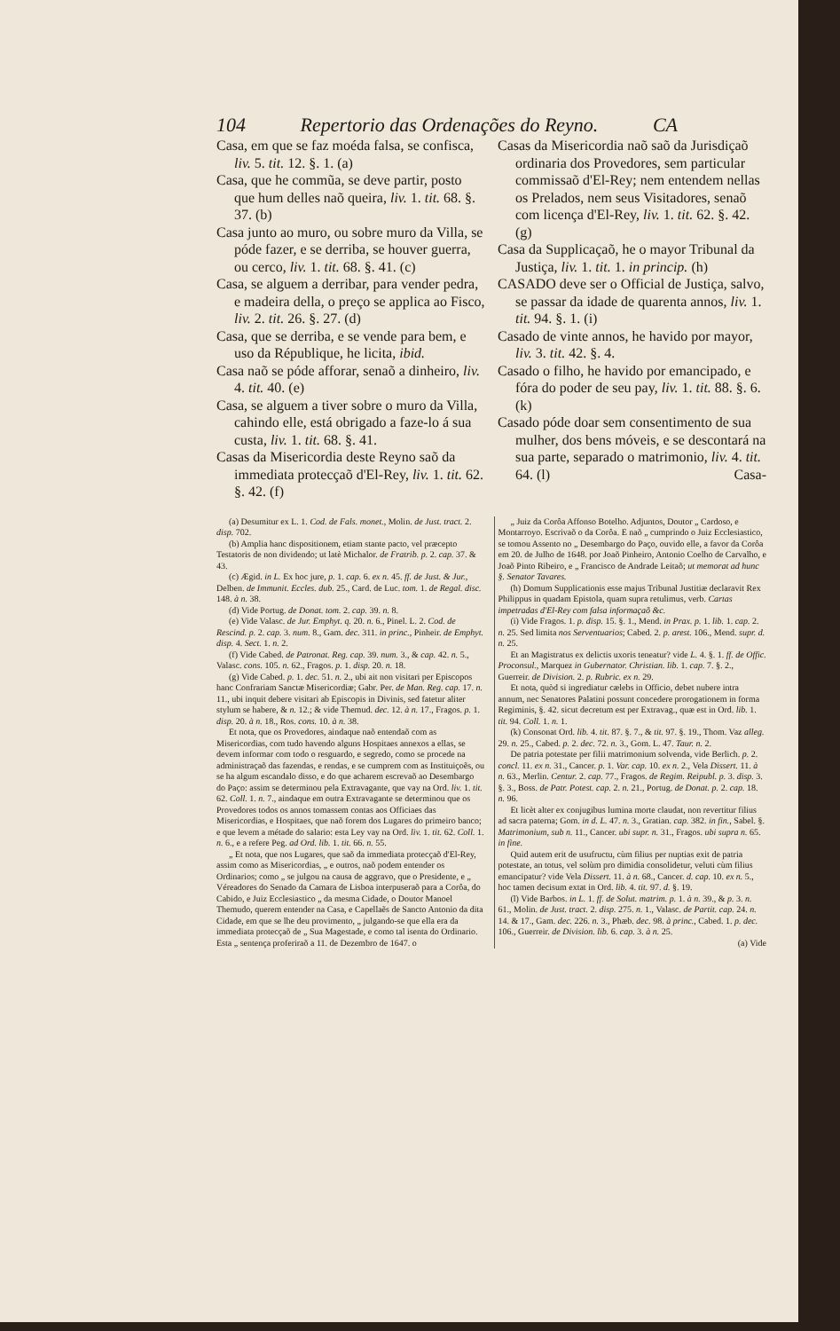104 Repertorio das Ordenações do Reyno. CA
Casa, em que se faz moéda falsa, se confisca, liv. 5. tit. 12. §. 1. (a)
Casa, que he commũa, se deve partir, posto que hum delles naõ queira, liv. 1. tit. 68. §. 37. (b)
Casa junto ao muro, ou sobre muro da Villa, se póde fazer, e se derriba, se houver guerra, ou cerco, liv. 1. tit. 68. §. 41. (c)
Casa, se alguem a derribar, para vender pedra, e madeira della, o preço se applica ao Fisco, liv. 2. tit. 26. §. 27. (d)
Casa, que se derriba, e se vende para bem, e uso da République, he licita, ibid.
Casa naõ se póde afforar, senaõ a dinheiro, liv. 4. tit. 40. (e)
Casa, se alguem a tiver sobre o muro da Villa, cahindo elle, está obrigado a faze-lo á sua custa, liv. 1. tit. 68. §. 41.
Casas da Misericordia deste Reyno saõ da immediata protecçaõ d'El-Rey, liv. 1. tit. 62. §. 42. (f)
Casas da Misericordia naõ saõ da Jurisdiçaõ ordinaria dos Provedores, sem particular commissaõ d'El-Rey; nem entendem nellas os Prelados, nem seus Visitadores, senaõ com licença d'El-Rey, liv. 1. tit. 62. §. 42. (g)
Casa da Supplicaçaõ, he o mayor Tribunal da Justiça, liv. 1. tit. 1. in princip. (h)
CASADO deve ser o Official de Justiça, salvo, se passar da idade de quarenta annos, liv. 1. tit. 94. §. 1. (i)
Casado de vinte annos, he havido por mayor, liv. 3. tit. 42. §. 4.
Casado o filho, he havido por emancipado, e fóra do poder de seu pay, liv. 1. tit. 88. §. 6. (k)
Casado póde doar sem consentimento de sua mulher, dos bens móveis, e se descontará na sua parte, separado o matrimonio, liv. 4. tit. 64. (l) Casa-
(a) Desumitur ex L. 1. Cod. de Fals. monet., Molin. de Just. tract. 2. disp. 702.
(b) Amplia hanc dispositionem, etiam stante pacto, vel præcepto Testatoris de non dividendo; ut latè Michalor. de Fratrib. p. 2. cap. 37. & 43.
(c) Ægid. in L. Ex hoc jure, p. 1. cap. 6. ex n. 45. ff. de Just. & Jur., Delben. de Immunit. Eccles. dub. 25., Card. de Luc. tom. 1. de Regal. disc. 148. à n. 38.
(d) Vide Portug. de Donat. tom. 2. cap. 39. n. 8.
(e) Vide Valasc. de Jur. Emphyt. q. 20. n. 6., Pinel. L. 2. Cod. de Rescind. p. 2. cap. 3. num. 8., Gam. dec. 311. in princ., Pinheir. de Emphyt. disp. 4. Sect. 1. n. 2.
(f) Vide Cabed. de Patronat. Reg. cap. 39. num. 3., & cap. 42. n. 5., Valasc. cons. 105. n. 62., Fragos. p. 1. disp. 20. n. 18.
(g) Vide Cabed. p. 1. dec. 51. n. 2., ubi ait non visitari per Episcopos hanc Confrariam Sanctæ Misericordiæ; Gabr. Per. de Man. Reg. cap. 17. n. 11., ubi inquit debere visitari ab Episcopis in Divinis, sed fatetur aliter stylum se habere, & n. 12.; & vide Themud. dec. 12. à n. 17., Fragos. p. 1. disp. 20. à n. 18., Ros. cons. 10. à n. 38.
Et nota, que os Provedores, aindaque naõ entendaõ com as Misericordias, com tudo havendo alguns Hospitaes annexos a ellas, se devem informar com todo o resguardo, e segredo, como se procede na administraçaõ das fazendas, e rendas, e se cumprem com as Instituiçoẽs, ou se ha algum escandalo disso, e do que acharem escrevaõ ao Desembargo do Paço: assim se determinou pela Extravagante, que vay na Ord. liv. 1. tit. 62. Coll. 1. n. 7., aindaque em outra Extravagante se determinou que os Provedores todos os annos tomassem contas aos Officiaes das Misericordias, e Hospitaes, que naõ forem dos Lugares do primeiro banco; e que levem a métade do salario: esta Ley vay na Ord. liv. 1. tit. 62. Coll. 1. n. 6., e a refere Peg. ad Ord. lib. 1. tit. 66. n. 55.
„ Et nota, que nos Lugares, que saõ da immediata protecçaõ d'El-Rey, assim como as Misericordias, „ e outros, naõ podem entender os Ordinarios; como „ se julgou na causa de aggravo, que o Presidente, e „ Véreadores do Senado da Camara de Lisboa interpuseraõ para a Corôa, do Cabido, e Juiz Ecclesiastico „ da mesma Cidade, o Doutor Manoel Themudo, querem entender na Casa, e Capellaẽs de Sancto Antonio da dita Cidade, em que se lhe deu provimento, „ julgando-se que ella era da immediata protecçaõ de „ Sua Magestade, e como tal isenta do Ordinario. Esta „ sentença proferiraõ a 11. de Dezembro de 1647. o
„ Juiz da Corôa Affonso Botelho. Adjuntos, Doutor „ Cardoso, e Montarroyo. Escrivaõ o da Corôa. E naõ „ cumprindo o Juiz Ecclesiastico, se tomou Assento no „ Desembargo do Paço, ouvido elle, a favor da Corôa em 20. de Julho de 1648. por Joaõ Pinheiro, Antonio Coelho de Carvalho, e Joaõ Pinto Ribeiro, e „ Francisco de Andrade Leitaõ; ut memorat ad hunc §. Senator Tavares.
(h) Domum Supplicationis esse majus Tribunal Justitiæ declaravit Rex Philippus in quadam Epistola, quam supra retulimus, verb. Cartas impetradas d'El-Rey com falsa informaçaõ &c.
(i) Vide Fragos. 1. p. disp. 15. §. 1., Mend. in Prax. p. 1. lib. 1. cap. 2. n. 25. Sed limita nos Serventuarios; Cabed. 2. p. arest. 106., Mend. supr. d. n. 25.
Et an Magistratus ex delictis uxoris teneatur? vide L. 4. §. 1. ff. de Offic. Proconsul., Marquez in Gubernator. Christian. lib. 1. cap. 7. §. 2., Guerreir. de Division. 2. p. Rubric. ex n. 29.
Et nota, quòd si ingrediatur cælebs in Officio, debet nubere intra annum, nec Senatores Palatini possunt concedere prorogationem in forma Regiminis, §. 42. sicut decretum est per Extravag., quæ est in Ord. lib. 1. tit. 94. Coll. 1. n. 1.
(k) Consonat Ord. lib. 4. tit. 87. §. 7., & tit. 97. §. 19., Thom. Vaz alleg. 29. n. 25., Cabed. p. 2. dec. 72. n. 3., Gom. L. 47. Taur. n. 2.
De patria potestate per filii matrimonium solvenda, vide Berlich. p. 2. concl. 11. ex n. 31., Cancer. p. 1. Var. cap. 10. ex n. 2., Vela Dissert. 11. à n. 63., Merlin. Centur. 2. cap. 77., Fragos. de Regim. Reipubl. p. 3. disp. 3. §. 3., Boss. de Patr. Potest. cap. 2. n. 21., Portug. de Donat. p. 2. cap. 18. n. 96.
Et licèt alter ex conjugibus lumina morte claudat, non revertitur filius ad sacra paterna; Gom. in d. L. 47. n. 3., Gratian. cap. 382. in fin., Sabel. §. Matrimonium, sub n. 11., Cancer. ubi supr. n. 31., Fragos. ubi supra n. 65. in fine.
Quid autem erit de usufructu, cùm filius per nuptias exit de patria potestate, an totus, vel solùm pro dimidia consolidetur, veluti cùm filius emancipatur? vide Vela Dissert. 11. à n. 68., Cancer. d. cap. 10. ex n. 5., hoc tamen decisum extat in Ord. lib. 4. tit. 97. d. §. 19.
(l) Vide Barbos. in L. 1. ff. de Solut. matrim. p. 1. à n. 39., & p. 3. n. 61., Molin. de Just. tract. 2. disp. 275. n. 1., Valasc. de Partit. cap. 24. n. 14. & 17., Gam. dec. 226. n. 3., Phæb. dec. 98. à princ., Cabed. 1. p. dec. 106., Guerreir. de Division. lib. 6. cap. 3. à n. 25.
(a) Vide